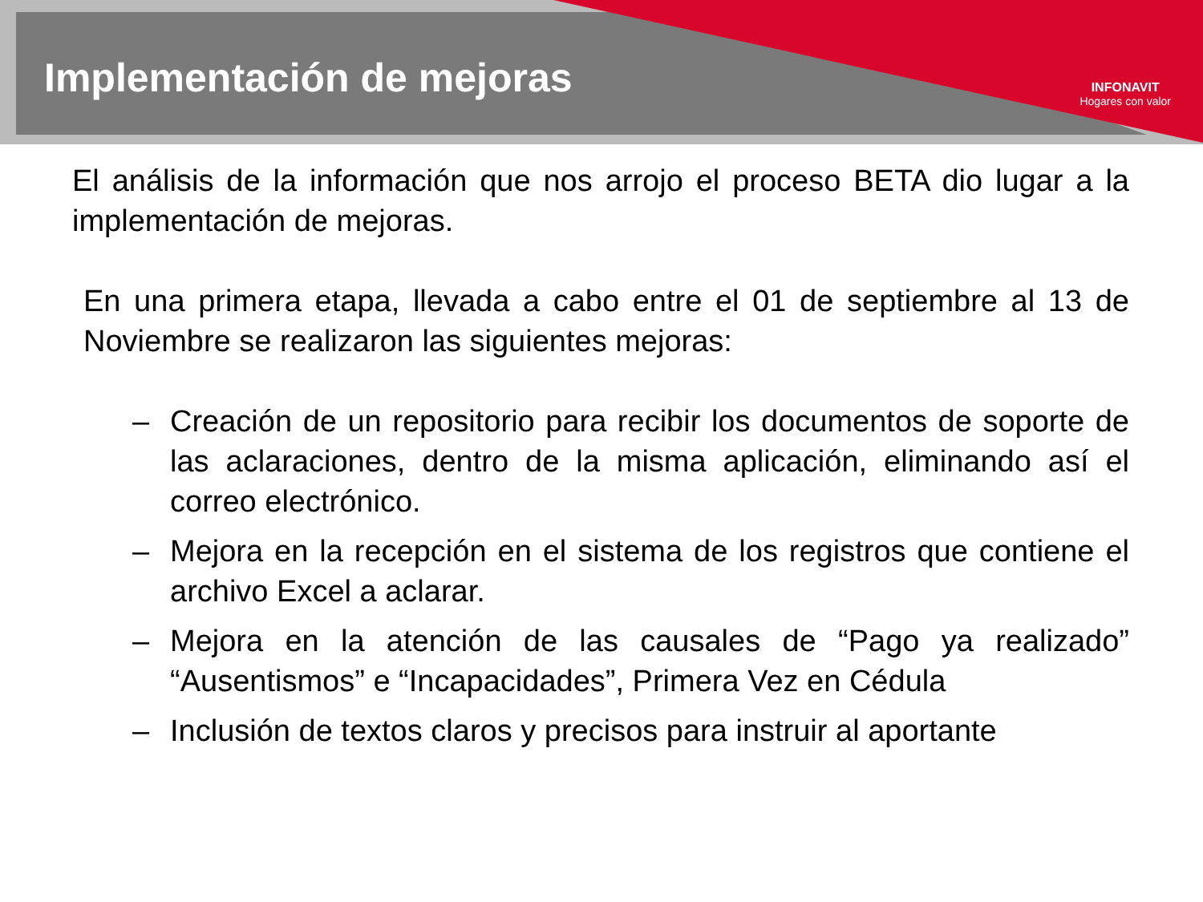Implementación de mejoras
INFONAVIT
Hogares con valor
El análisis de la información que nos arrojo el proceso BETA dio lugar a la implementación de mejoras.
En una primera etapa, llevada a cabo entre el 01 de septiembre al 13 de Noviembre se realizaron las siguientes mejoras:
– Creación de un repositorio para recibir los documentos de soporte de las aclaraciones, dentro de la misma aplicación, eliminando así el correo electrónico.
– Mejora en la recepción en el sistema de los registros que contiene el archivo Excel a aclarar.
– Mejora en la atención de las causales de “Pago ya realizado” “Ausentismos” e “Incapacidades”, Primera Vez en Cédula
– Inclusión de textos claros y precisos para instruir al aportante